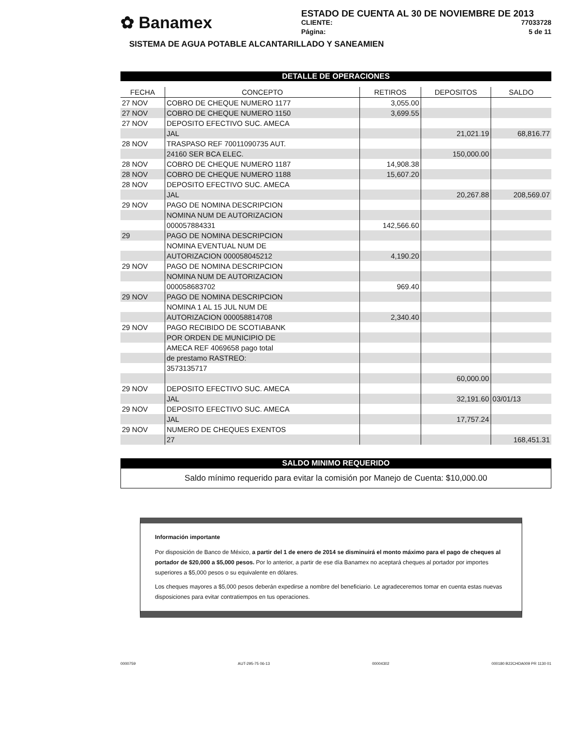✿ Banamex
ESTADO DE CUENTA AL 30 DE NOVIEMBRE DE 2013
CLIENTE: 77033728
Página: 5 de 11
SISTEMA DE AGUA POTABLE ALCANTARILLADO Y SANEAMIEN
DETALLE DE OPERACIONES
| FECHA | CONCEPTO | RETIROS | DEPOSITOS | SALDO |
| --- | --- | --- | --- | --- |
| 27 NOV | COBRO DE CHEQUE NUMERO 1177 | 3,055.00 | | |
| 27 NOV | COBRO DE CHEQUE NUMERO 1150 | 3,699.55 | | |
| 27 NOV | DEPOSITO EFECTIVO SUC. AMECA | | | |
| | JAL | | 21,021.19 | 68,816.77 |
| 28 NOV | TRASPASO REF 70011090735 AUT. | | | |
| | 24160 SER BCA ELEC. | | 150,000.00 | |
| 28 NOV | COBRO DE CHEQUE NUMERO 1187 | 14,908.38 | | |
| 28 NOV | COBRO DE CHEQUE NUMERO 1188 | 15,607.20 | | |
| 28 NOV | DEPOSITO EFECTIVO SUC. AMECA | | | |
| | JAL | | 20,267.88 | 208,569.07 |
| 29 NOV | PAGO DE NOMINA DESCRIPCION | | | |
| | NOMINA NUM DE AUTORIZACION | | | |
| | 000057884331 | 142,566.60 | | |
| 29 | PAGO DE NOMINA DESCRIPCION | | | |
| | NOMINA EVENTUAL NUM DE | | | |
| | AUTORIZACION 000058045212 | 4,190.20 | | |
| 29 NOV | PAGO DE NOMINA DESCRIPCION | | | |
| | NOMINA NUM DE AUTORIZACION | | | |
| | 000058683702 | 969.40 | | |
| 29 NOV | PAGO DE NOMINA DESCRIPCION | | | |
| | NOMINA 1 AL 15 JUL NUM DE | | | |
| | AUTORIZACION 000058814708 | 2,340.40 | | |
| 29 NOV | PAGO RECIBIDO DE SCOTIABANK | | | |
| | POR ORDEN DE MUNICIPIO DE | | | |
| | AMECA REF 4069658 pago total | | | |
| | de prestamo RASTREO: | | | |
| | 3573135717 | | | |
| | | | 60,000.00 | |
| 29 NOV | DEPOSITO EFECTIVO SUC. AMECA | | | |
| | JAL | | 32,191.60 | 03/01/13 |
| 29 NOV | DEPOSITO EFECTIVO SUC. AMECA | | | |
| | JAL | | 17,757.24 | |
| 29 NOV | NUMERO DE CHEQUES EXENTOS | | | |
| | 27 | | | 168,451.31 |
SALDO MINIMO REQUERIDO
Saldo mínimo requerido para evitar la comisión por Manejo de Cuenta: $10,000.00
Información importante
Por disposición de Banco de México, a partir del 1 de enero de 2014 se disminuirá el monto máximo para el pago de cheques al portador de $20,000 a $5,000 pesos. Por lo anterior, a partir de ese día Banamex no aceptará cheques al portador por importes superiores a $5,000 pesos o su equivalente en dólares.
Los cheques mayores a $5,000 pesos deberán expedirse a nombre del beneficiario. Le agradeceremos tomar en cuenta estas nuevas disposiciones para evitar contratiempos en tus operaciones.
0000759 AUT-295-75 06-13 00004302 000180 B22CHDA009 PR 1130 01